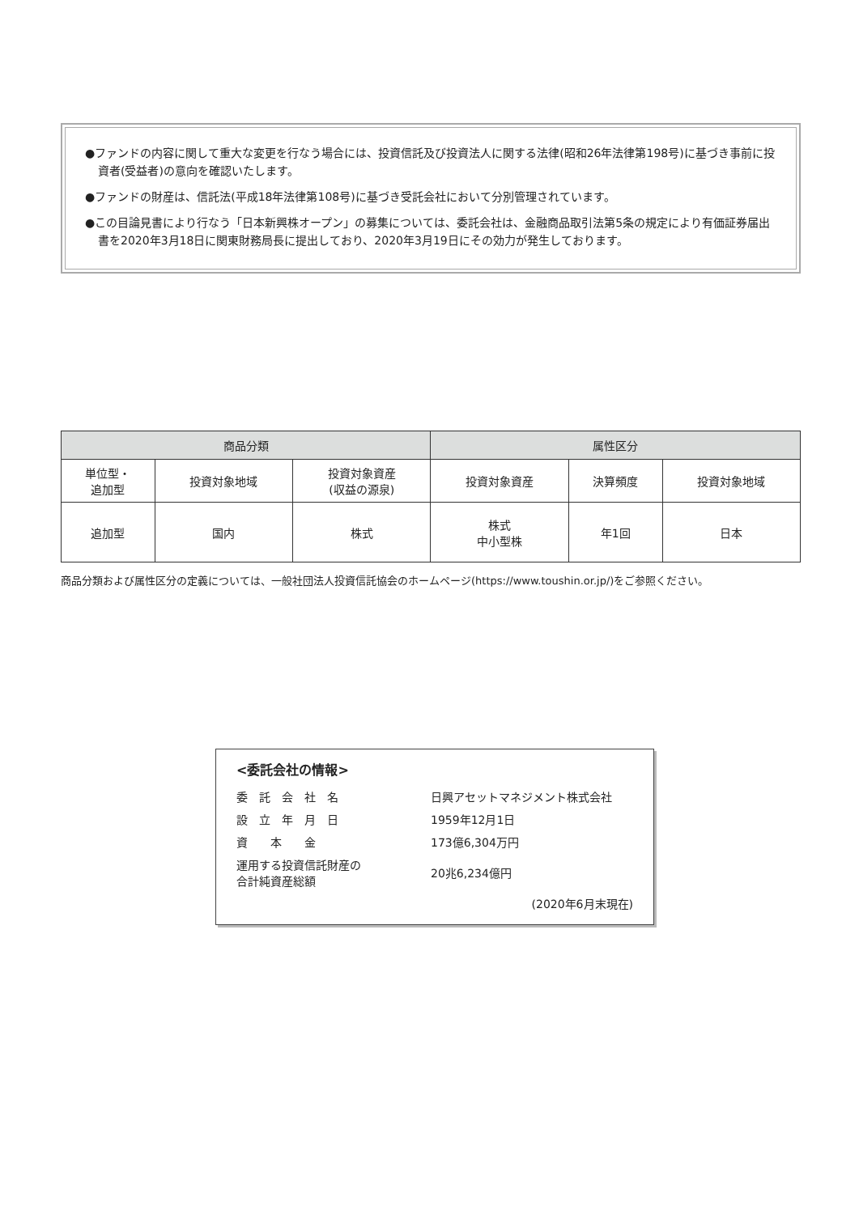●ファンドの内容に関して重大な変更を行なう場合には、投資信託及び投資法人に関する法律(昭和26年法律第198号)に基づき事前に投資者(受益者)の意向を確認いたします。
●ファンドの財産は、信託法(平成18年法律第108号)に基づき受託会社において分別管理されています。
●この目論見書により行なう「日本新興株オープン」の募集については、委託会社は、金融商品取引法第5条の規定により有価証券届出書を2020年3月18日に関東財務局長に提出しており、2020年3月19日にその効力が発生しております。
| 商品分類 | | | 属性区分 | | |
| --- | --- | --- | --- | --- | --- |
| 単位型・ 追加型 | 投資対象地域 | 投資対象資産 (収益の源泉) | 投資対象資産 | 決算頻度 | 投資対象地域 |
| 追加型 | 国内 | 株式 | 株式 中小型株 | 年1回 | 日本 |
商品分類および属性区分の定義については、一般社団法人投資信託協会のホームページ(https://www.toushin.or.jp/)をご参照ください。
<委託会社の情報>
| 委 託 会 社 名 | 日興アセットマネジメント株式会社 |
| 設 立 年 月 日 | 1959年12月1日 |
| 資 本 金 | 173億6,304万円 |
| 運用する投資信託財産の 合計純資産総額 | 20兆6,234億円 |
| (2020年6月末現在) | |